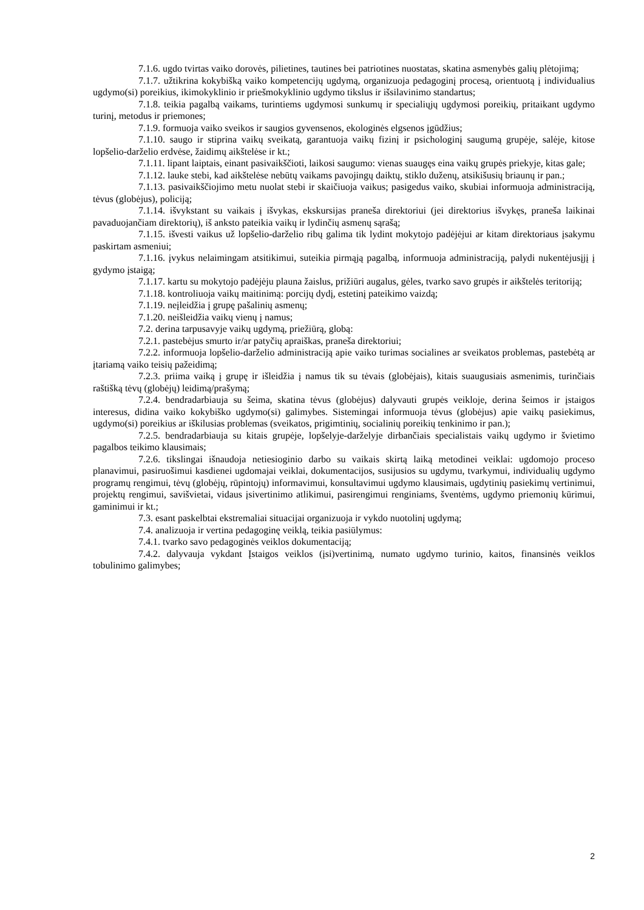7.1.6. ugdo tvirtas vaiko dorovės, pilietines, tautines bei patriotines nuostatas, skatina asmenybės galių plėtojimą;
7.1.7. užtikrina kokybišką vaiko kompetencijų ugdymą, organizuoja pedagoginį procesą, orientuotą į individualius ugdymo(si) poreikius, ikimokyklinio ir priešmokyklinio ugdymo tikslus ir išsilavinimo standartus;
7.1.8. teikia pagalbą vaikams, turintiems ugdymosi sunkumų ir specialiųjų ugdymosi poreikių, pritaikant ugdymo turinį, metodus ir priemones;
7.1.9. formuoja vaiko sveikos ir saugios gyvensenos, ekologinės elgsenos įgūdžius;
7.1.10. saugo ir stiprina vaikų sveikatą, garantuoja vaikų fizinį ir psichologinį saugumą grupėje, salėje, kitose lopšelio-darželio erdvėse, žaidimų aikštelėse ir kt.;
7.1.11. lipant laiptais, einant pasivaikščioti, laikosi saugumo: vienas suaugęs eina vaikų grupės priekyje, kitas gale;
7.1.12. lauke stebi, kad aikštelėse nebūtų vaikams pavojingų daiktų, stiklo duženų, atsikišusių briaunų ir pan.;
7.1.13. pasivaikščiojimo metu nuolat stebi ir skaičiuoja vaikus; pasigedus vaiko, skubiai informuoja administraciją, tėvus (globėjus), policiją;
7.1.14. išvykstant su vaikais į išvykas, ekskursijas praneša direktoriui (jei direktorius išvykęs, praneša laikinai pavaduojančiam direktorių), iš anksto pateikia vaikų ir lydinčių asmenų sąrašą;
7.1.15. išvesti vaikus už lopšelio-darželio ribų galima tik lydint mokytojo padėjėjui ar kitam direktoriaus įsakymu paskirtam asmeniui;
7.1.16. įvykus nelaimingam atsitikimui, suteikia pirmąją pagalbą, informuoja administraciją, palydi nukentėjusįjį į gydymo įstaigą;
7.1.17. kartu su mokytojo padėjėju plauna žaislus, prižiūri augalus, gėles, tvarko savo grupės ir aikštelės teritoriją;
7.1.18. kontroliuoja vaikų maitinimą: porcijų dydį, estetinį pateikimo vaizdą;
7.1.19. neįleidžia į grupę pašalinių asmenų;
7.1.20. neišleidžia vaikų vienų į namus;
7.2. derina tarpusavyje vaikų ugdymą, priežiūrą, globą:
7.2.1. pastebėjus smurto ir/ar patyčių apraiškas, praneša direktoriui;
7.2.2. informuoja lopšelio-darželio administraciją apie vaiko turimas socialines ar sveikatos problemas, pastebėtą ar įtariamą vaiko teisių pažeidimą;
7.2.3. priima vaiką į grupę ir išleidžia į namus tik su tėvais (globėjais), kitais suaugusiais asmenimis, turinčiais raštišką tėvų (globėjų) leidimą/prašymą;
7.2.4. bendradarbiauja su šeima, skatina tėvus (globėjus) dalyvauti grupės veikloje, derina šeimos ir įstaigos interesus, didina vaiko kokybiško ugdymo(si) galimybes. Sistemingai informuoja tėvus (globėjus) apie vaikų pasiekimus, ugdymo(si) poreikius ar iškilusias problemas (sveikatos, prigimtinių, socialinių poreikių tenkinimo ir pan.);
7.2.5. bendradarbiauja su kitais grupėje, lopšelyje-darželyje dirbančiais specialistais vaikų ugdymo ir švietimo pagalbos teikimo klausimais;
7.2.6. tikslingai išnaudoja netiesioginio darbo su vaikais skirtą laiką metodinei veiklai: ugdomojo proceso planavimui, pasiruošimui kasdienei ugdomajai veiklai, dokumentacijos, susijusios su ugdymu, tvarkymui, individualių ugdymo programų rengimui, tėvų (globėjų, rūpintojų) informavimui, konsultavimui ugdymo klausimais, ugdytinių pasiekimų vertinimui, projektų rengimui, savišvietai, vidaus įsivertinimo atlikimui, pasirengimui renginiams, šventėms, ugdymo priemonių kūrimui, gaminimui ir kt.;
7.3. esant paskelbtai ekstremaliai situacijai organizuoja ir vykdo nuotolinį ugdymą;
7.4. analizuoja ir vertina pedagoginę veiklą, teikia pasiūlymus:
7.4.1. tvarko savo pedagoginės veiklos dokumentaciją;
7.4.2. dalyvauja vykdant Įstaigos veiklos (įsi)vertinimą, numato ugdymo turinio, kaitos, finansinės veiklos tobulinimo galimybes;
2